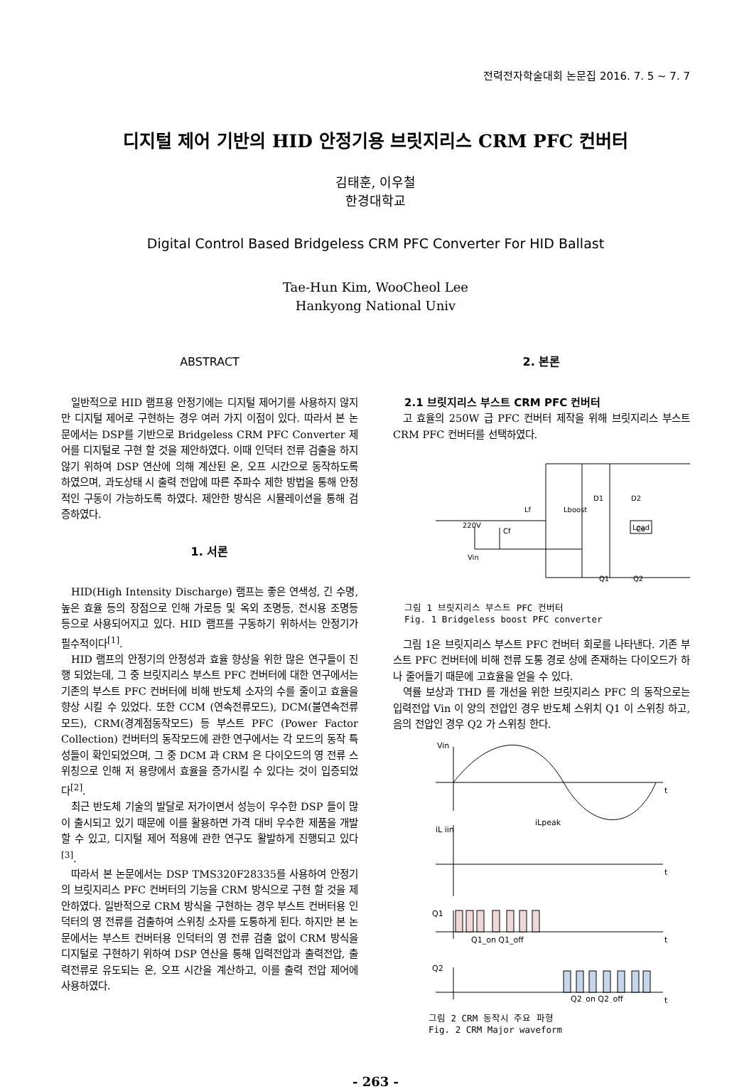전력전자학술대회 논문집 2016. 7. 5 ~ 7. 7
디지털 제어 기반의 HID 안정기용 브릿지리스 CRM PFC 컨버터
김태훈, 이우철
한경대학교
Digital Control Based Bridgeless CRM PFC Converter For HID Ballast
Tae-Hun Kim, WooCheol Lee
Hankyong National Univ
ABSTRACT
일반적으로 HID 램프용 안정기에는 디지털 제어기를 사용하지 않지만 디지털 제어로 구현하는 경우 여러 가지 이점이 있다. 따라서 본 논문에서는 DSP를 기반으로 Bridgeless CRM PFC Converter 제어를 디지털로 구현 할 것을 제안하였다. 이때 인덕터 전류 검출을 하지 않기 위하여 DSP 연산에 의해 계산된 온, 오프 시간으로 동작하도록 하였으며, 과도상태 시 출력 전압에 따른 주파수 제한 방법을 통해 안정적인 구동이 가능하도록 하였다. 제안한 방식은 시뮬레이션을 통해 검증하였다.
1. 서론
HID(High Intensity Discharge) 램프는 좋은 연색성, 긴 수명, 높은 효율 등의 장점으로 인해 가로등 및 옥외 조명등, 전시용 조명등 등으로 사용되어지고 있다. HID 램프를 구동하기 위하서는 안정기가 필수적이다<sup>[1]</sup>.
HID 램프의 안정기의 안정성과 효율 향상을 위한 많은 연구들이 진행 되었는데, 그 중 브릿지리스 부스트 PFC 컨버터에 대한 연구에서는 기존의 부스트 PFC 컨버터에 비해 반도체 소자의 수를 줄이고 효율을 향상 시킬 수 있었다. 또한 CCM (연속전류모드), DCM(불연속전류모드), CRM(경계점동작모드) 등 부스트 PFC (Power Factor Collection) 컨버터의 동작모드에 관한 연구에서는 각 모드의 동작 특성들이 확인되었으며, 그 중 DCM 과 CRM 은 다이오드의 영 전류 스위칭으로 인해 저 용량에서 효율을 증가시킬 수 있다는 것이 입증되었다<sup>[2]</sup>.
최근 반도체 기술의 발달로 저가이면서 성능이 우수한 DSP 들이 많이 출시되고 있기 때문에 이를 활용하면 가격 대비 우수한 제품을 개발 할 수 있고, 디지털 제어 적용에 관한 연구도 활발하게 진행되고 있다<sup>[3]</sup>.
따라서 본 논문에서는 DSP TMS320F28335를 사용하여 안정기의 브릿지리스 PFC 컨버터의 기능을 CRM 방식으로 구현 할 것을 제안하였다. 일반적으로 CRM 방식을 구현하는 경우 부스트 컨버터용 인덕터의 영 전류를 검출하여 스위칭 소자를 도통하게 된다. 하지만 본 논문에서는 부스트 컨버터용 인덕터의 영 전류 검출 없이 CRM 방식을 디지털로 구현하기 위하여 DSP 연산을 통해 입력전압과 출력전압, 출력전류로 유도되는 온, 오프 시간을 계산하고, 이를 출력 전압 제어에 사용하였다.
2. 본론
2.1 브릿지리스 부스트 CRM PFC 컨버터
고 효율의 250W 급 PFC 컨버터 제작을 위해 브릿지리스 부스트 CRM PFC 컨버터를 선택하였다.
220V
Vin
Lf
Lboost
Cf
D1
D2
Q1
Q2
Co
Load
그림 1 브릿지리스 부스트 PFC 컨버터
Fig. 1 Bridgeless boost PFC converter
그림 1은 브릿지리스 부스트 PFC 컨버터 회로를 나타낸다. 기존 부스트 PFC 컨버터에 비해 전류 도통 경로 상에 존재하는 다이오드가 하나 줄어들기 때문에 고효율을 얻을 수 있다.
역률 보상과 THD 를 개선을 위한 브릿지리스 PFC 의 동작으로는 입력전압 Vin 이 양의 전압인 경우 반도체 스위치 Q1 이 스위칭 하고, 음의 전압인 경우 Q2 가 스위칭 한다.
Vin
t
iL iin
iLpeak
t
Q1
t
Q1_on Q1_off
Q2
t
Q2_on Q2_off
그림 2 CRM 동작시 주요 파형
Fig. 2 CRM Major waveform
- 263 -